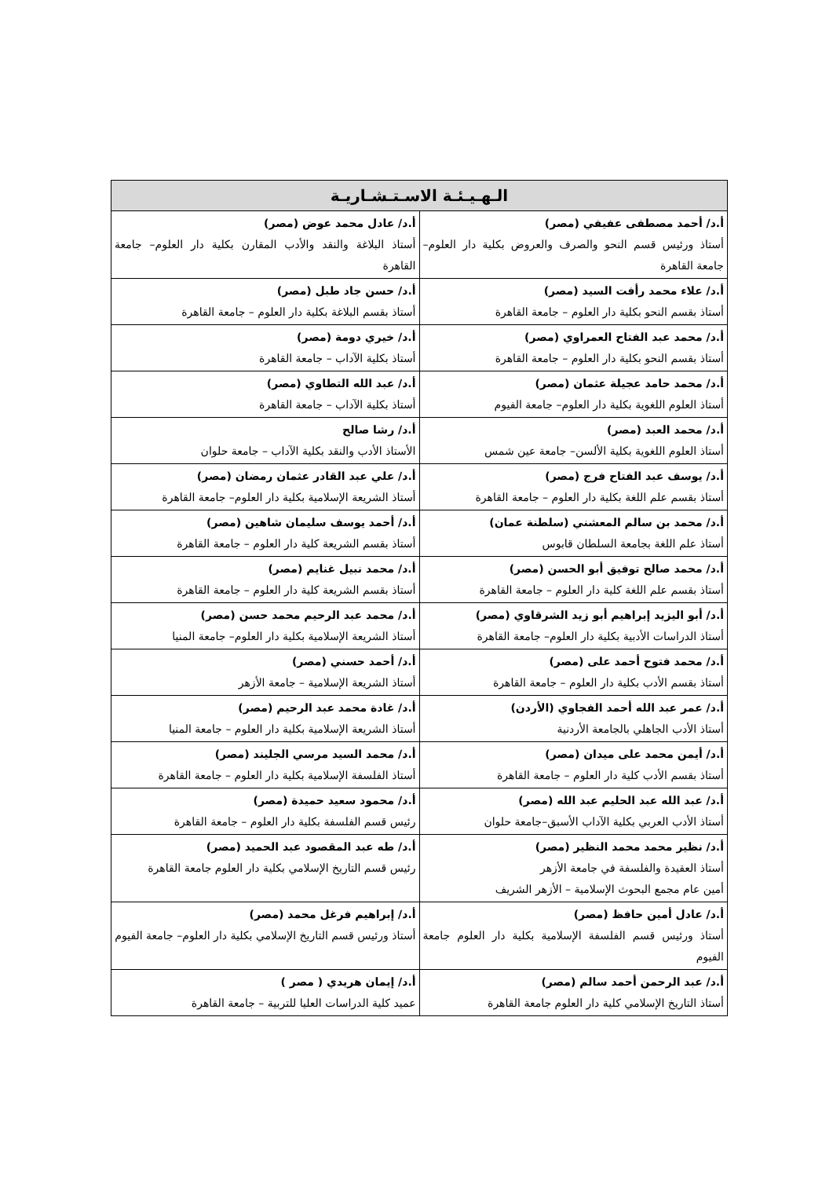| الـهـيـئـة الاسـتـشـاريـة | |
| --- | --- |
| أ.د/ أحمد مصطفى عفيفي (مصر) أستاذ ورئيس قسم النحو والصرف والعروض بكلية دار العلوم– جامعة القاهرة | أ.د/ عادل محمد عوض (مصر) أستاذ البلاغة والنقد والأدب المقارن بكلية دار العلوم– جامعة القاهرة |
| أ.د/ علاء محمد رأفت السيد (مصر) أستاذ بقسم النحو بكلية دار العلوم – جامعة القاهرة | أ.د/ حسن جاد طبل (مصر) أستاذ بقسم البلاغة بكلية دار العلوم – جامعة القاهرة |
| أ.د/ محمد عبد الفتاح العمراوي (مصر) أستاذ بقسم النحو بكلية دار العلوم – جامعة القاهرة | أ.د/ خيري دومة (مصر) أستاذ بكلية الآداب – جامعة القاهرة |
| أ.د/ محمد حامد عجيلة عثمان (مصر) أستاذ العلوم اللغوية بكلية دار العلوم– جامعة الفيوم | أ.د/ عبد الله التطاوي (مصر) أستاذ بكلية الآداب – جامعة القاهرة |
| أ.د/ محمد العبد (مصر) أستاذ العلوم اللغوية بكلية الألسن– جامعة عين شمس | أ.د/ رشا صالح الأستاذ الأدب والنقد بكلية الآداب – جامعة حلوان |
| أ.د/ يوسف عبد الفتاح فرج (مصر) أستاذ بقسم علم اللغة بكلية دار العلوم – جامعة القاهرة | أ.د/ علي عبد القادر عثمان رمضان (مصر) أستاذ الشريعة الإسلامية بكلية دار العلوم– جامعة القاهرة |
| أ.د/ محمد بن سالم المعشني (سلطنة عمان) أستاذ علم اللغة بجامعة السلطان قابوس | أ.د/ أحمد يوسف سليمان شاهين (مصر) أستاذ بقسم الشريعة كلية دار العلوم – جامعة القاهرة |
| أ.د/ محمد صالح توفيق أبو الحسن (مصر) أستاذ بقسم علم اللغة كلية دار العلوم – جامعة القاهرة | أ.د/ محمد نبيل غنايم (مصر) أستاذ بقسم الشريعة كلية دار العلوم – جامعة القاهرة |
| أ.د/ أبو اليزيد إبراهيم أبو زيد الشرقاوي (مصر) أستاذ الدراسات الأدبية بكلية دار العلوم– جامعة القاهرة | أ.د/ محمد عبد الرحيم محمد حسن (مصر) أستاذ الشريعة الإسلامية بكلية دار العلوم– جامعة المنيا |
| أ.د/ محمد فتوح أحمد على (مصر) أستاذ بقسم الأدب بكلية دار العلوم – جامعة القاهرة | أ.د/ أحمد حسني (مصر) أستاذ الشريعة الإسلامية – جامعة الأزهر |
| أ.د/ عمر عبد الله أحمد الفجاوي (الأردن) أستاذ الأدب الجاهلي بالجامعة الأردنية | أ.د/ غادة محمد عبد الرحيم (مصر) أستاذ الشريعة الإسلامية بكلية دار العلوم – جامعة المنيا |
| أ.د/ أيمن محمد على ميدان (مصر) أستاذ بقسم الأدب كلية دار العلوم – جامعة القاهرة | أ.د/ محمد السيد مرسي الجليند (مصر) أستاذ الفلسفة الإسلامية بكلية دار العلوم – جامعة القاهرة |
| أ.د/ عبد الله عبد الحليم عبد الله (مصر) أستاذ الأدب العربي بكلية الآداب الأسبق–جامعة حلوان | أ.د/ محمود سعيد حميدة (مصر) رئيس قسم الفلسفة بكلية دار العلوم – جامعة القاهرة |
| أ.د/ نظير محمد محمد النظير (مصر) أستاذ العقيدة والفلسفة في جامعة الأزهر أمين عام مجمع البحوث الإسلامية – الأزهر الشريف | أ.د/ طه عبد المقصود عبد الحميد (مصر) رئيس قسم التاريخ الإسلامي بكلية دار العلوم جامعة القاهرة |
| أ.د/ عادل أمين حافظ (مصر) أستاذ ورئيس قسم الفلسفة الإسلامية بكلية دار العلوم جامعة الفيوم | أ.د/ إبراهيم فرغل محمد (مصر) أستاذ ورئيس قسم التاريخ الإسلامي بكلية دار العلوم– جامعة الفيوم |
| أ.د/ عبد الرحمن أحمد سالم (مصر) أستاذ التاريخ الإسلامي كلية دار العلوم جامعة القاهرة | أ.د/ إيمان هريدي ( مصر ) عميد كلية الدراسات العليا للتربية – جامعة القاهرة |